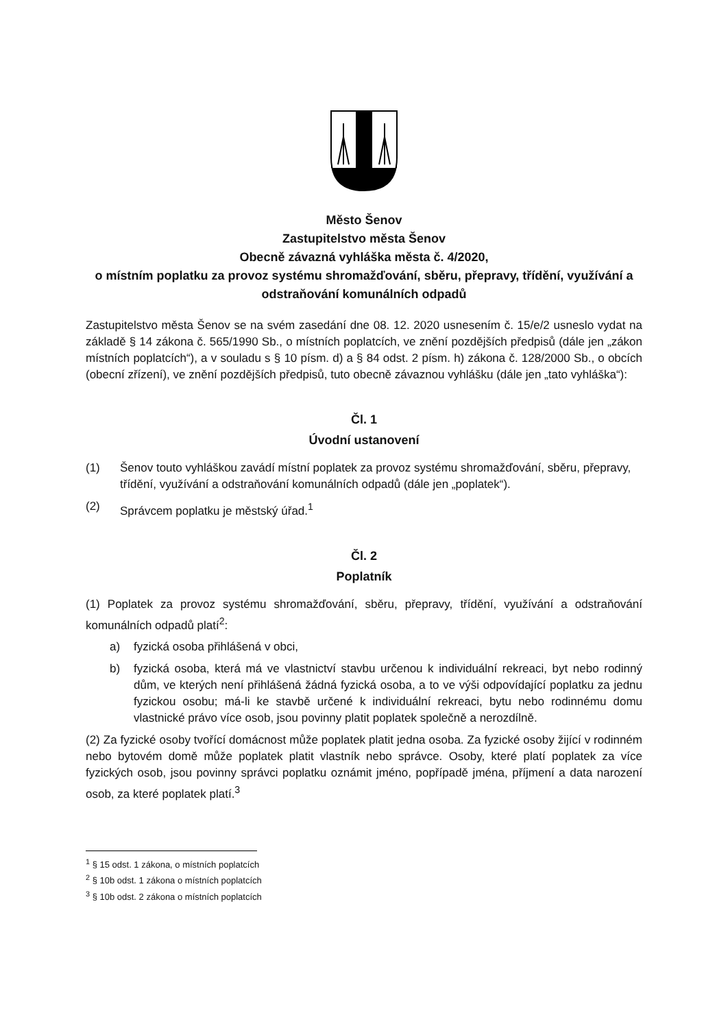Město Šenov
Zastupitelstvo města Šenov
Obecně závazná vyhláška města č. 4/2020,
o místním poplatku za provoz systému shromažďování, sběru, přepravy, třídění, využívání a odstraňování komunálních odpadů
Zastupitelstvo města Šenov se na svém zasedání dne 08. 12. 2020 usnesením č. 15/e/2 usneslo vydat na základě § 14 zákona č. 565/1990 Sb., o místních poplatcích, ve znění pozdějších předpisů (dále jen „zákon místních poplatcích“), a v souladu s § 10 písm. d) a § 84 odst. 2 písm. h) zákona č. 128/2000 Sb., o obcích (obecní zřízení), ve znění pozdějších předpisů, tuto obecně závaznou vyhlášku (dále jen „tato vyhláška“):
Čl. 1
Úvodní ustanovení
(1) Šenov touto vyhláškou zavádí místní poplatek za provoz systému shromažďování, sběru, přepravy, třídění, využívání a odstraňování komunálních odpadů (dále jen „poplatek“).
(2) Správcem poplatku je městský úřad.<sup>1</sup>
Čl. 2
Poplatník
(1) Poplatek za provoz systému shromažďování, sběru, přepravy, třídění, využívání a odstraňování komunálních odpadů platí<sup>2</sup>:
a) fyzická osoba přihlášená v obci,
b) fyzická osoba, která má ve vlastnictví stavbu určenou k individuální rekreaci, byt nebo rodinný dům, ve kterých není přihlášená žádná fyzická osoba, a to ve výši odpovídající poplatku za jednu fyzickou osobu; má-li ke stavbě určené k individuální rekreaci, bytu nebo rodinnému domu vlastnické právo více osob, jsou povinny platit poplatek společně a nerozdílně.
(2) Za fyzické osoby tvořící domácnost může poplatek platit jedna osoba. Za fyzické osoby žijící v rodinném nebo bytovém domě může poplatek platit vlastník nebo správce. Osoby, které platí poplatek za více fyzických osob, jsou povinny správci poplatku oznámit jméno, popřípadě jména, příjmení a data narození osob, za které poplatek platí.<sup>3</sup>
<sup>1</sup> § 15 odst. 1 zákona, o místních poplatcích
<sup>2</sup> § 10b odst. 1 zákona o místních poplatcích
<sup>3</sup> § 10b odst. 2 zákona o místních poplatcích